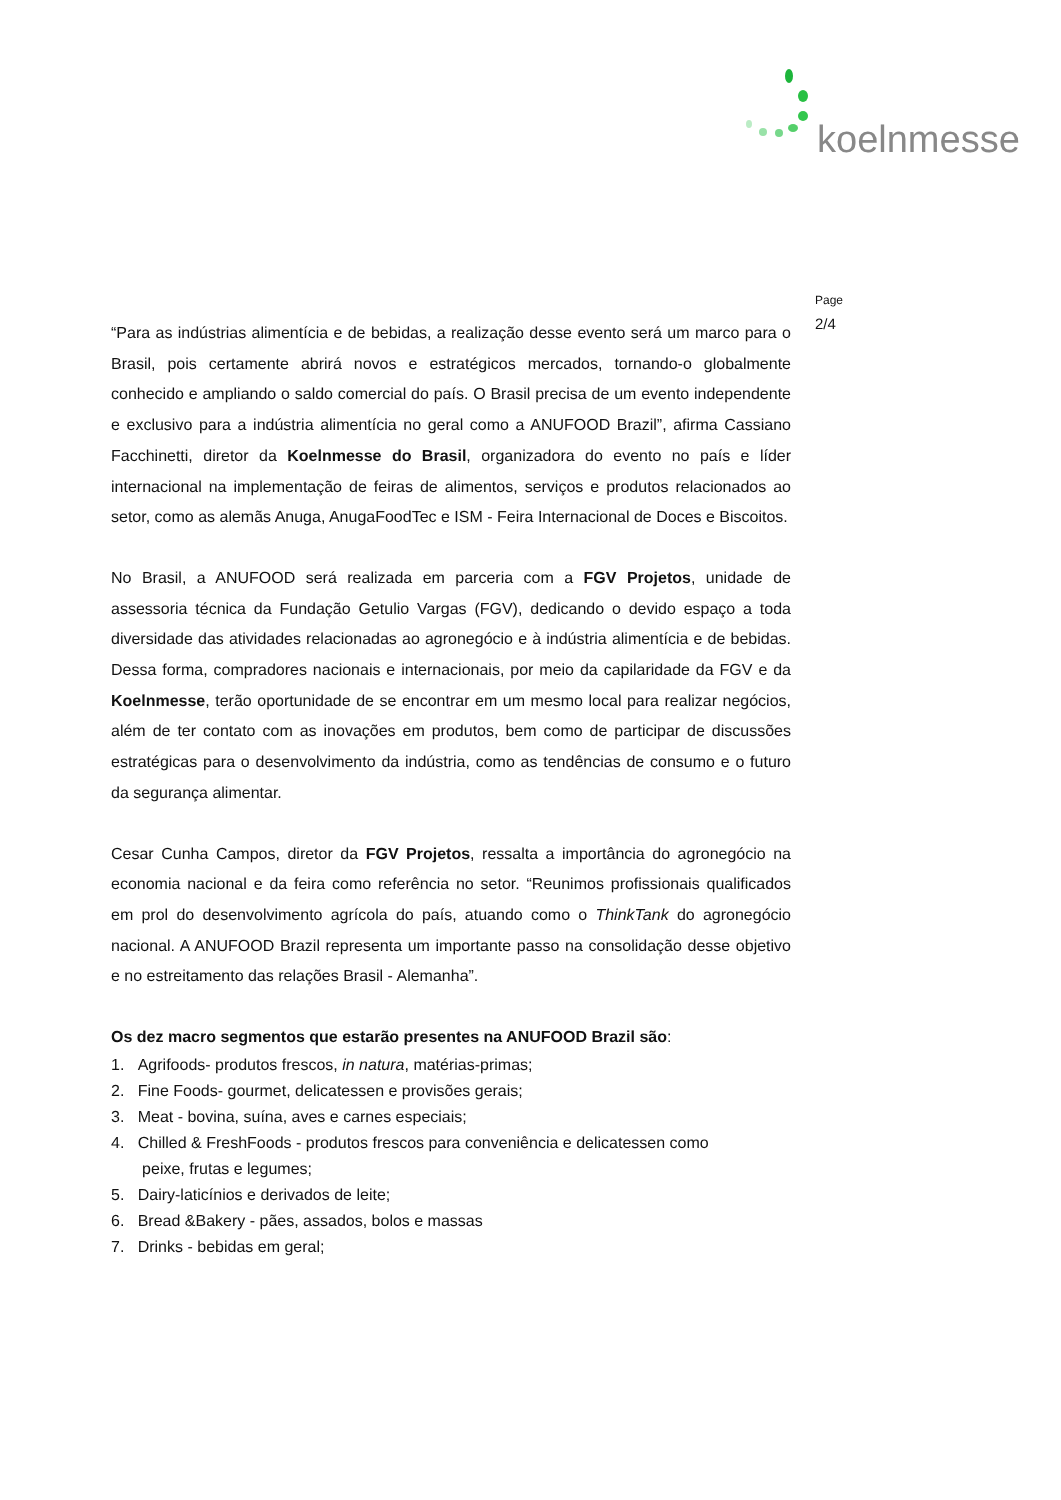koelnmesse
Page
2/4
“Para as indústrias alimentícia e de bebidas, a realização desse evento será um marco para o Brasil, pois certamente abrirá novos e estratégicos mercados, tornando-o globalmente conhecido e ampliando o saldo comercial do país. O Brasil precisa de um evento independente e exclusivo para a indústria alimentícia no geral como a ANUFOOD Brazil”, afirma Cassiano Facchinetti, diretor da Koelnmesse do Brasil, organizadora do evento no país e líder internacional na implementação de feiras de alimentos, serviços e produtos relacionados ao setor, como as alemãs Anuga, AnugaFoodTec e ISM - Feira Internacional de Doces e Biscoitos.
No Brasil, a ANUFOOD será realizada em parceria com a FGV Projetos, unidade de assessoria técnica da Fundação Getulio Vargas (FGV), dedicando o devido espaço a toda diversidade das atividades relacionadas ao agronegócio e à indústria alimentícia e de bebidas. Dessa forma, compradores nacionais e internacionais, por meio da capilaridade da FGV e da Koelnmesse, terão oportunidade de se encontrar em um mesmo local para realizar negócios, além de ter contato com as inovações em produtos, bem como de participar de discussões estratégicas para o desenvolvimento da indústria, como as tendências de consumo e o futuro da segurança alimentar.
Cesar Cunha Campos, diretor da FGV Projetos, ressalta a importância do agronegócio na economia nacional e da feira como referência no setor. “Reunimos profissionais qualificados em prol do desenvolvimento agrícola do país, atuando como o ThinkTank do agronegócio nacional. A ANUFOOD Brazil representa um importante passo na consolidação desse objetivo e no estreitamento das relações Brasil - Alemanha”.
Os dez macro segmentos que estarão presentes na ANUFOOD Brazil são:
1. Agrifoods- produtos frescos, in natura, matérias-primas;
2. Fine Foods- gourmet, delicatessen e provisões gerais;
3. Meat - bovina, suína, aves e carnes especiais;
4. Chilled & FreshFoods - produtos frescos para conveniência e delicatessen como
peixe, frutas e legumes;
5. Dairy-laticínios e derivados de leite;
6. Bread &Bakery - pães, assados, bolos e massas
7. Drinks - bebidas em geral;